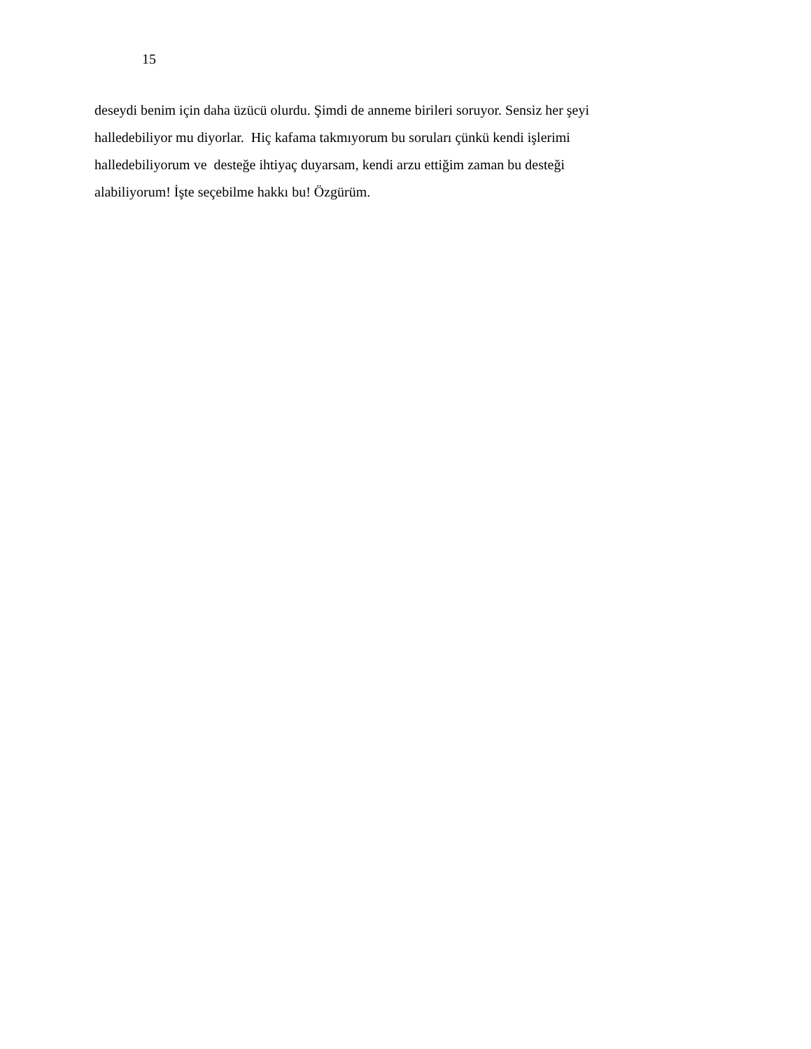15
deseydi benim için daha üzücü olurdu. Şimdi de anneme birileri soruyor. Sensiz her şeyi
halledebiliyor mu diyorlar. Hiç kafama takmıyorum bu soruları çünkü kendi işlerimi
halledebiliyorum ve desteğe ihtiyaç duyarsam, kendi arzu ettiğim zaman bu desteği
alabiliyorum! İşte seçebilme hakkı bu! Özgürüm.